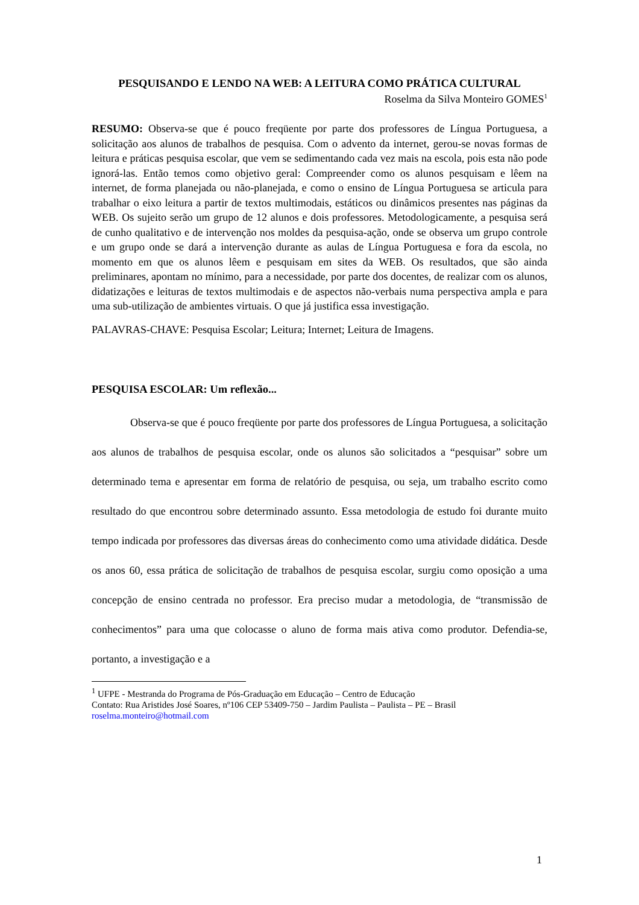PESQUISANDO E LENDO NA WEB: A LEITURA COMO PRÁTICA CULTURAL
Roselma da Silva Monteiro GOMES<sup>1</sup>
RESUMO: Observa-se que é pouco freqüente por parte dos professores de Língua Portuguesa, a solicitação aos alunos de trabalhos de pesquisa. Com o advento da internet, gerou-se novas formas de leitura e práticas pesquisa escolar, que vem se sedimentando cada vez mais na escola, pois esta não pode ignorá-las. Então temos como objetivo geral: Compreender como os alunos pesquisam e lêem na internet, de forma planejada ou não-planejada, e como o ensino de Língua Portuguesa se articula para trabalhar o eixo leitura a partir de textos multimodais, estáticos ou dinâmicos presentes nas páginas da WEB. Os sujeito serão um grupo de 12 alunos e dois professores. Metodologicamente, a pesquisa será de cunho qualitativo e de intervenção nos moldes da pesquisa-ação, onde se observa um grupo controle e um grupo onde se dará a intervenção durante as aulas de Língua Portuguesa e fora da escola, no momento em que os alunos lêem e pesquisam em sites da WEB. Os resultados, que são ainda preliminares, apontam no mínimo, para a necessidade, por parte dos docentes, de realizar com os alunos, didatizações e leituras de textos multimodais e de aspectos não-verbais numa perspectiva ampla e para uma sub-utilização de ambientes virtuais. O que já justifica essa investigação.
PALAVRAS-CHAVE: Pesquisa Escolar; Leitura; Internet; Leitura de Imagens.
PESQUISA ESCOLAR: Um reflexão...
Observa-se que é pouco freqüente por parte dos professores de Língua Portuguesa, a solicitação aos alunos de trabalhos de pesquisa escolar, onde os alunos são solicitados a “pesquisar” sobre um determinado tema e apresentar em forma de relatório de pesquisa, ou seja, um trabalho escrito como resultado do que encontrou sobre determinado assunto. Essa metodologia de estudo foi durante muito tempo indicada por professores das diversas áreas do conhecimento como uma atividade didática. Desde os anos 60, essa prática de solicitação de trabalhos de pesquisa escolar, surgiu como oposição a uma concepção de ensino centrada no professor. Era preciso mudar a metodologia, de “transmissão de conhecimentos” para uma que colocasse o aluno de forma mais ativa como produtor. Defendia-se, portanto, a investigação e a
<sup>1</sup> UFPE - Mestranda do Programa de Pós-Graduação em Educação – Centro de Educação
Contato: Rua Aristides José Soares, nº106 CEP 53409-750 – Jardim Paulista – Paulista – PE – Brasil
roselma.monteiro@hotmail.com
1